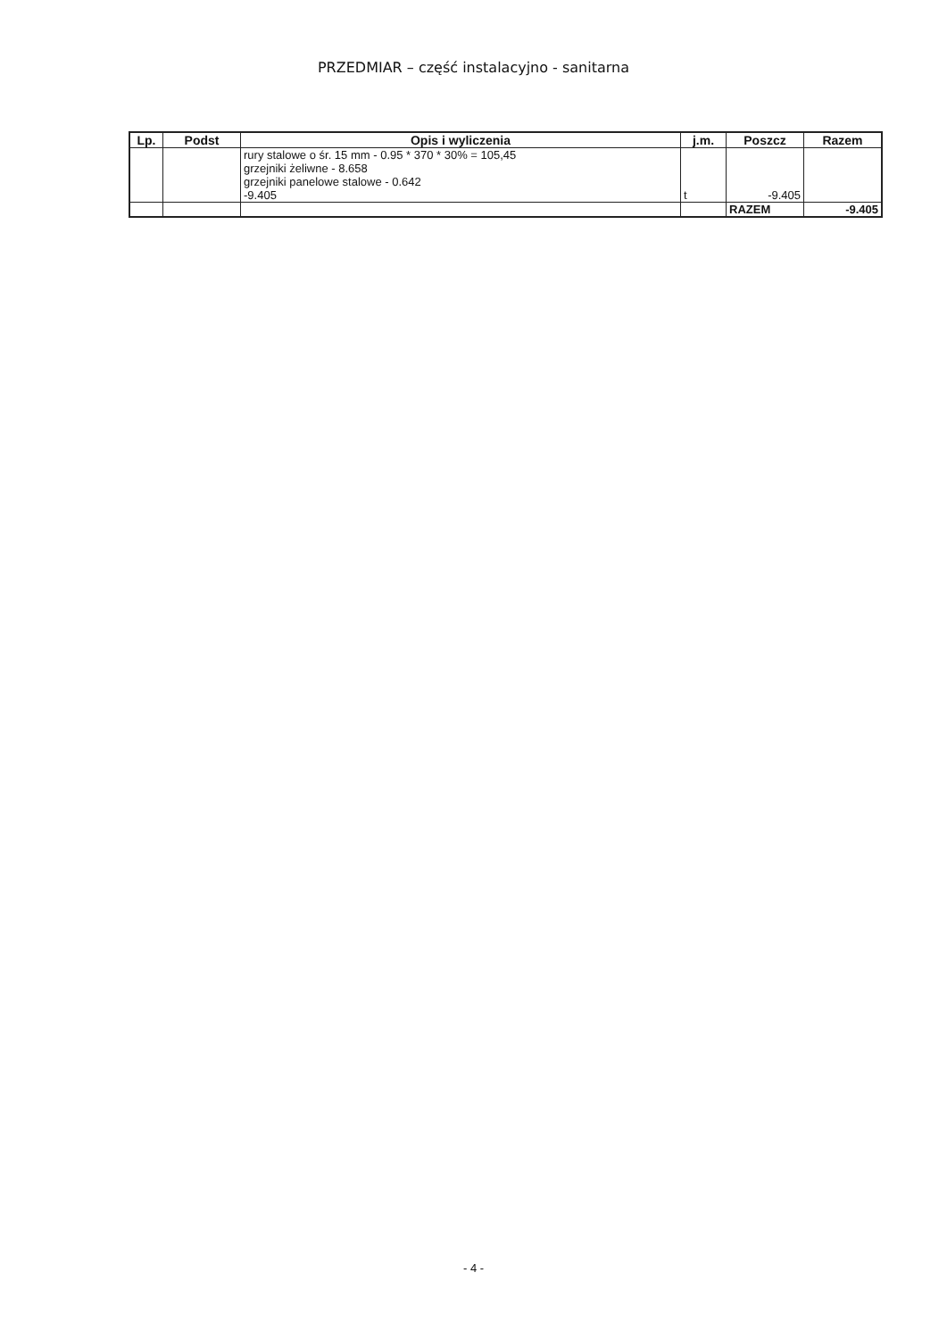PRZEDMIAR – część instalacyjno - sanitarna
| Lp. | Podst | Opis i wyliczenia | j.m. | Poszcz | Razem |
| --- | --- | --- | --- | --- | --- |
| | | rury stalowe o śr. 15 mm - 0.95 * 370 * 30% = 105,45 grzejniki żeliwne - 8.658 grzejniki panelowe stalowe - 0.642 -9.405 | t | -9.405 | |
| | | | | RAZEM | -9.405 |
- 4 -